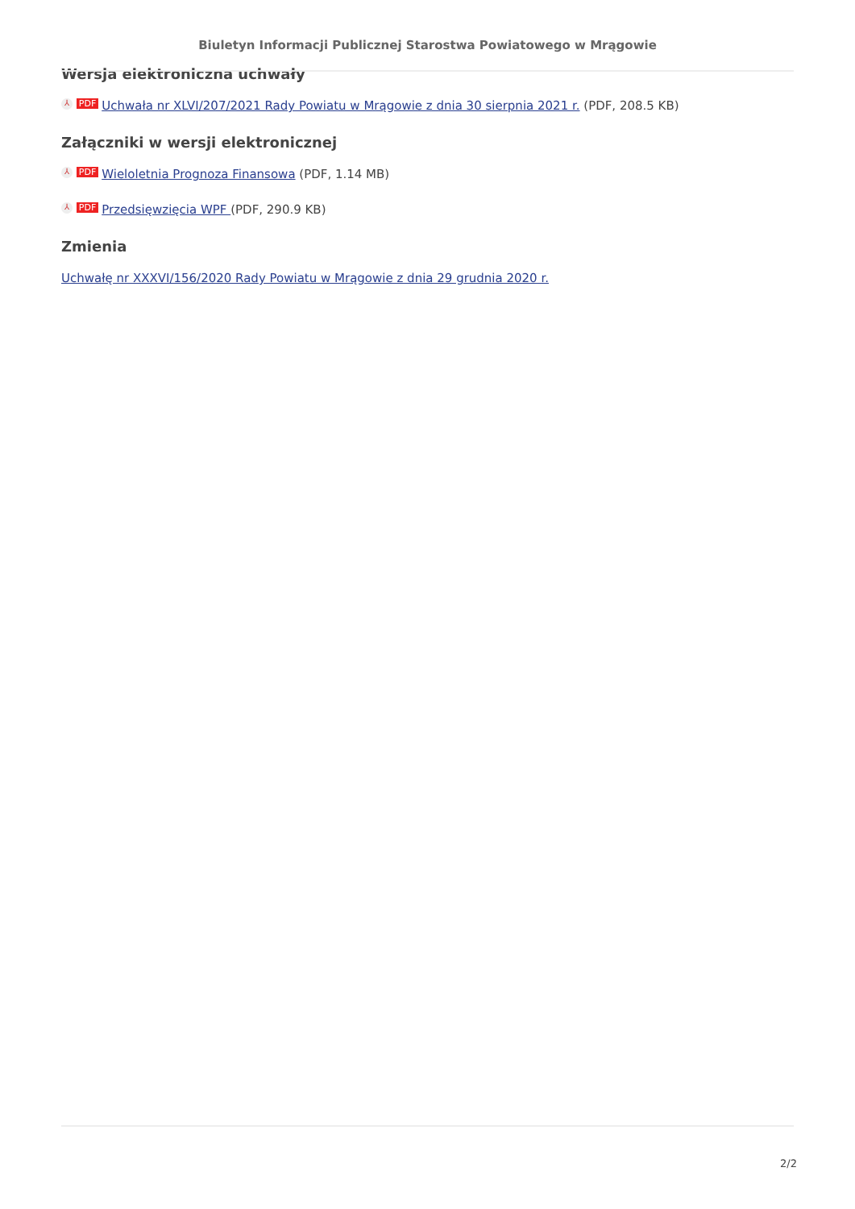Biuletyn Informacji Publicznej Starostwa Powiatowego w Mrągowie
Wersja elektroniczna uchwały
⅄ PDF Uchwała nr XLVI/207/2021 Rady Powiatu w Mrągowie z dnia 30 sierpnia 2021 r. (PDF, 208.5 KB)
Załączniki w wersji elektronicznej
⅄ PDF Wieloletnia Prognoza Finansowa (PDF, 1.14 MB)
⅄ PDF Przedsięwzięcia WPF (PDF, 290.9 KB)
Zmienia
Uchwałę nr XXXVI/156/2020 Rady Powiatu w Mrągowie z dnia 29 grudnia 2020 r.
2/2